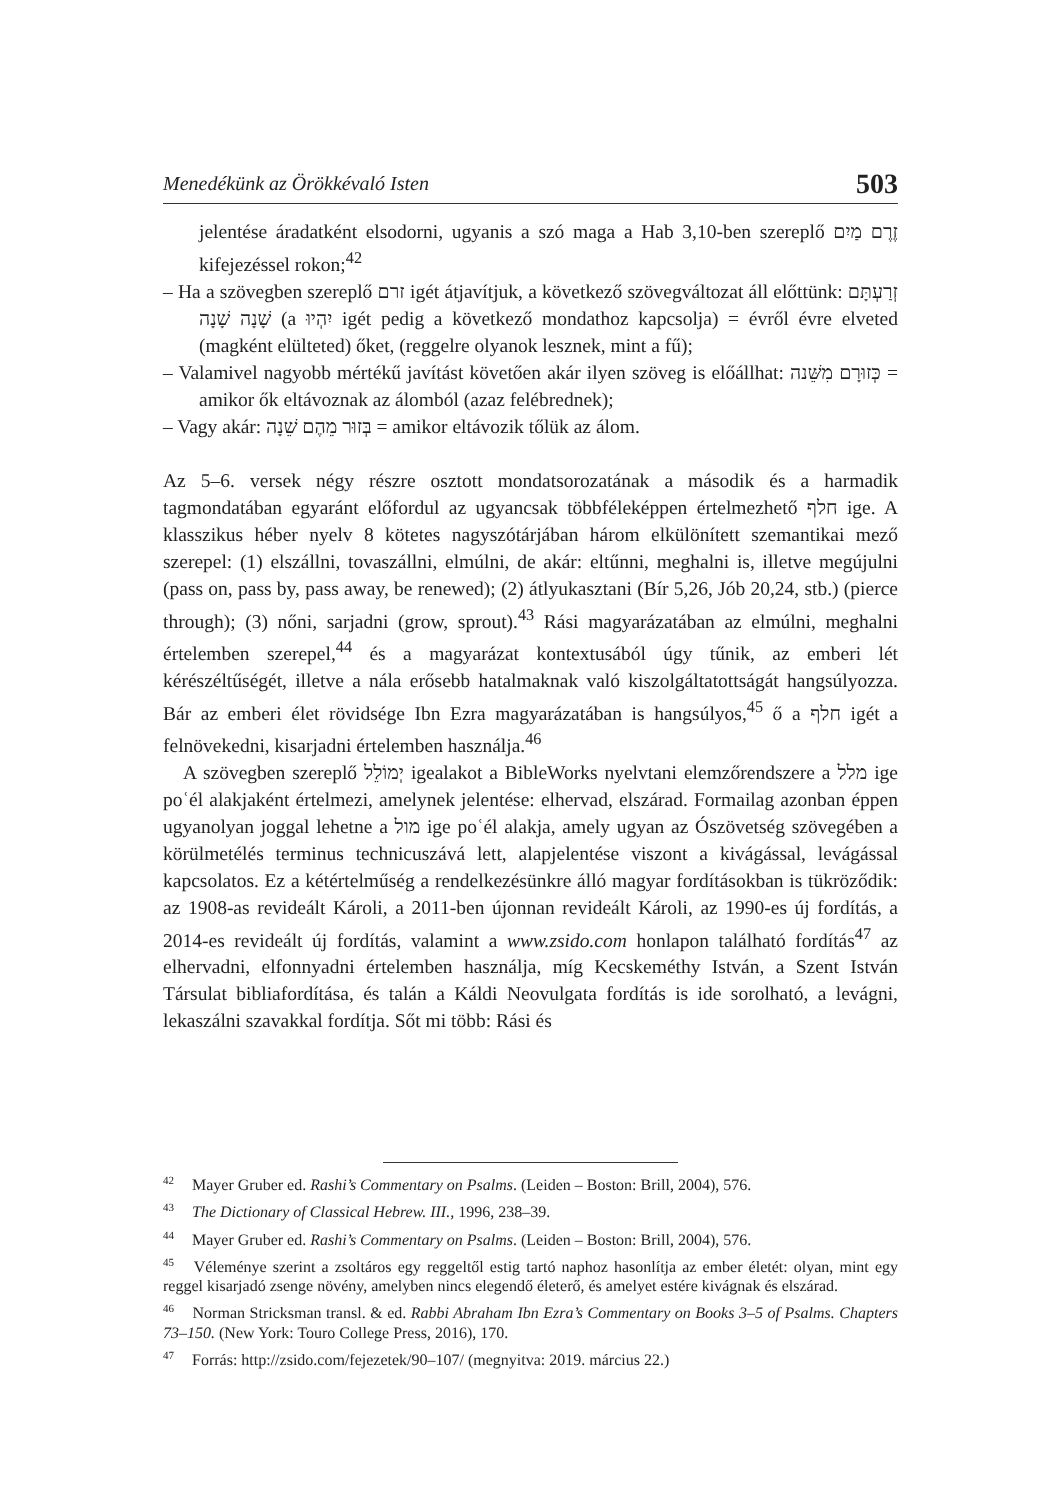Menedékünk az Örökkévaló Isten 503
jelentése áradatként elsodorni, ugyanis a szó maga a Hab 3,10-ben szereplő זֶרֶם מַיִם kifejezéssel rokon;<sup>42</sup>
– Ha a szövegben szereplő זרם igét átjavítjuk, a következő szövegváltozat áll előttünk: זְרַעְתָּם שָׁנָה שָׁנָה (a יִהְיוּ igét pedig a következő mondathoz kapcsolja) = évről évre elveted (magként elülteted) őket, (reggelre olyanok lesznek, mint a fű);
– Valamivel nagyobb mértékű javítást követően akár ilyen szöveg is előállhat: כְּזוּרָם מִשֵּׁנה = amikor ők eltávoznak az álomból (azaz felébrednek);
– Vagy akár: בְּזוּר מֵהֶם שֵׁנָה = amikor eltávozik tőlük az álom.
Az 5–6. versek négy részre osztott mondatsorozatának a második és a harmadik tagmondatában egyaránt előfordul az ugyancsak többféleképpen értelmezhető חלף ige. A klasszikus héber nyelv 8 kötetes nagyszótárjában három elkülönített szemantikai mező szerepel: (1) elszállni, tovaszállni, elmúlni, de akár: eltűnni, meghalni is, illetve megújulni (pass on, pass by, pass away, be renewed); (2) átlyukasztani (Bír 5,26, Jób 20,24, stb.) (pierce through); (3) nőni, sarjadni (grow, sprout).<sup>43</sup> Rási magyarázatában az elmúlni, meghalni értelemben szerepel,<sup>44</sup> és a magyarázat kontextusából úgy tűnik, az emberi lét kérészéltűségét, illetve a nála erősebb hatalmaknak való kiszolgáltatottságát hangsúlyozza. Bár az emberi élet rövidsége Ibn Ezra magyarázatában is hangsúlyos,<sup>45</sup> ő a חלף igét a felnövekedni, kisarjadni értelemben használja.<sup>46</sup>
A szövegben szereplő יְמוֹלֵל igealakot a BibleWorks nyelvtani elemzőrendszere a מלל ige poʿél alakjaként értelmezi, amelynek jelentése: elhervad, elszárad. Formailag azonban éppen ugyanolyan joggal lehetne a מול ige poʿél alakja, amely ugyan az Ószövetség szövegében a körülmetélés terminus technicuszává lett, alapjelentése viszont a kivágással, levágással kapcsolatos. Ez a kétértelműség a rendelkezésünkre álló magyar fordításokban is tükröződik: az 1908-as revideált Károli, a 2011-ben újonnan revideált Károli, az 1990-es új fordítás, a 2014-es revideált új fordítás, valamint a www.zsido.com honlapon található fordítás<sup>47</sup> az elhervadni, elfonnyadni értelemben használja, míg Kecskeméthy István, a Szent István Társulat bibliafordítása, és talán a Káldi Neovulgata fordítás is ide sorolható, a levágni, lekaszálni szavakkal fordítja. Sőt mi több: Rási és
<sup>42</sup> Mayer Gruber ed. Rashi’s Commentary on Psalms. (Leiden – Boston: Brill, 2004), 576.
<sup>43</sup> The Dictionary of Classical Hebrew. III., 1996, 238–39.
<sup>44</sup> Mayer Gruber ed. Rashi’s Commentary on Psalms. (Leiden – Boston: Brill, 2004), 576.
<sup>45</sup> Véleménye szerint a zsoltáros egy reggeltől estig tartó naphoz hasonlítja az ember életét: olyan, mint egy reggel kisarjadó zsenge növény, amelyben nincs elegendő életerő, és amelyet estére kivágnak és elszárad.
<sup>46</sup> Norman Stricksman transl. & ed. Rabbi Abraham Ibn Ezra’s Commentary on Books 3–5 of Psalms. Chapters 73–150. (New York: Touro College Press, 2016), 170.
<sup>47</sup> Forrás: http://zsido.com/fejezetek/90–107/ (megnyitva: 2019. március 22.)